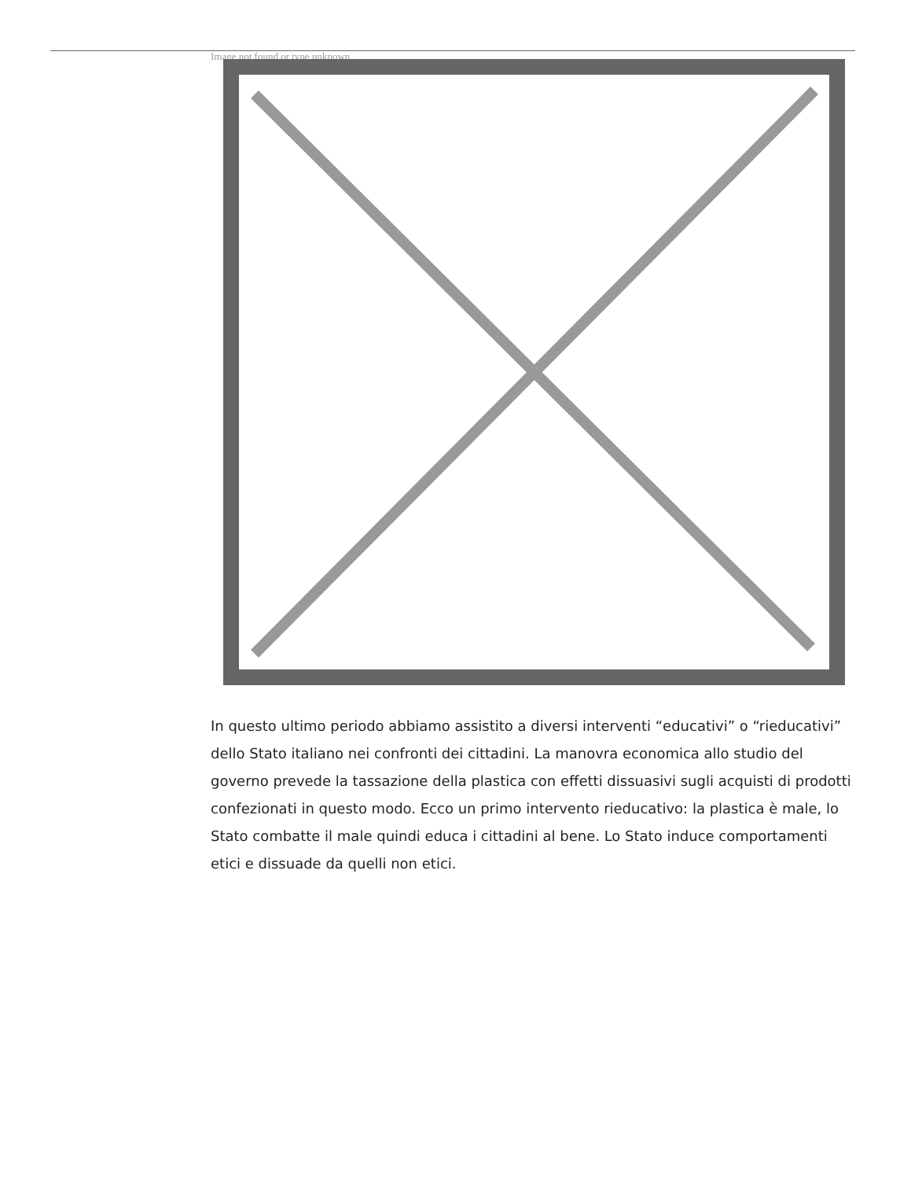Image not found or type unknown
In questo ultimo periodo abbiamo assistito a diversi interventi “educativi” o “rieducativi” dello Stato italiano nei confronti dei cittadini. La manovra economica allo studio del governo prevede la tassazione della plastica con effetti dissuasivi sugli acquisti di prodotti confezionati in questo modo. Ecco un primo intervento rieducativo: la plastica è male, lo Stato combatte il male quindi educa i cittadini al bene. Lo Stato induce comportamenti etici e dissuade da quelli non etici.